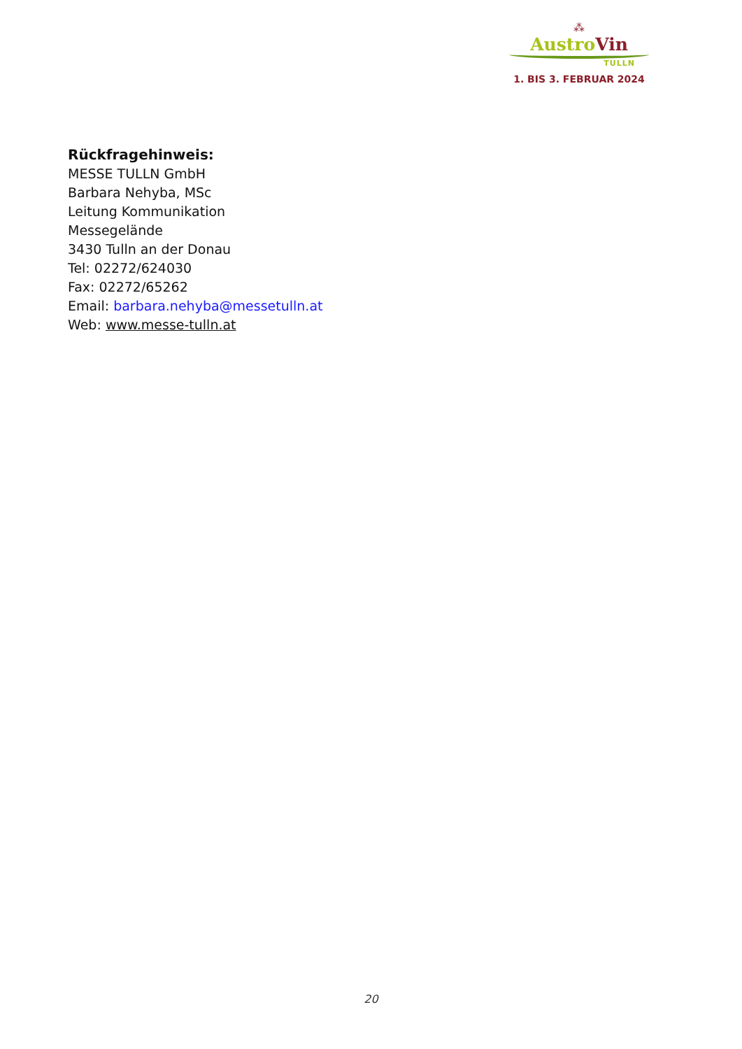⁂
Austro Vin
TULLN
1. BIS 3. FEBRUAR 2024
Rückfragehinweis:
MESSE TULLN GmbH
Barbara Nehyba, MSc
Leitung Kommunikation
Messegelände
3430 Tulln an der Donau
Tel: 02272/624030
Fax: 02272/65262
Email: barbara.nehyba@messetulln.at
Web: www.messe-tulln.at
20